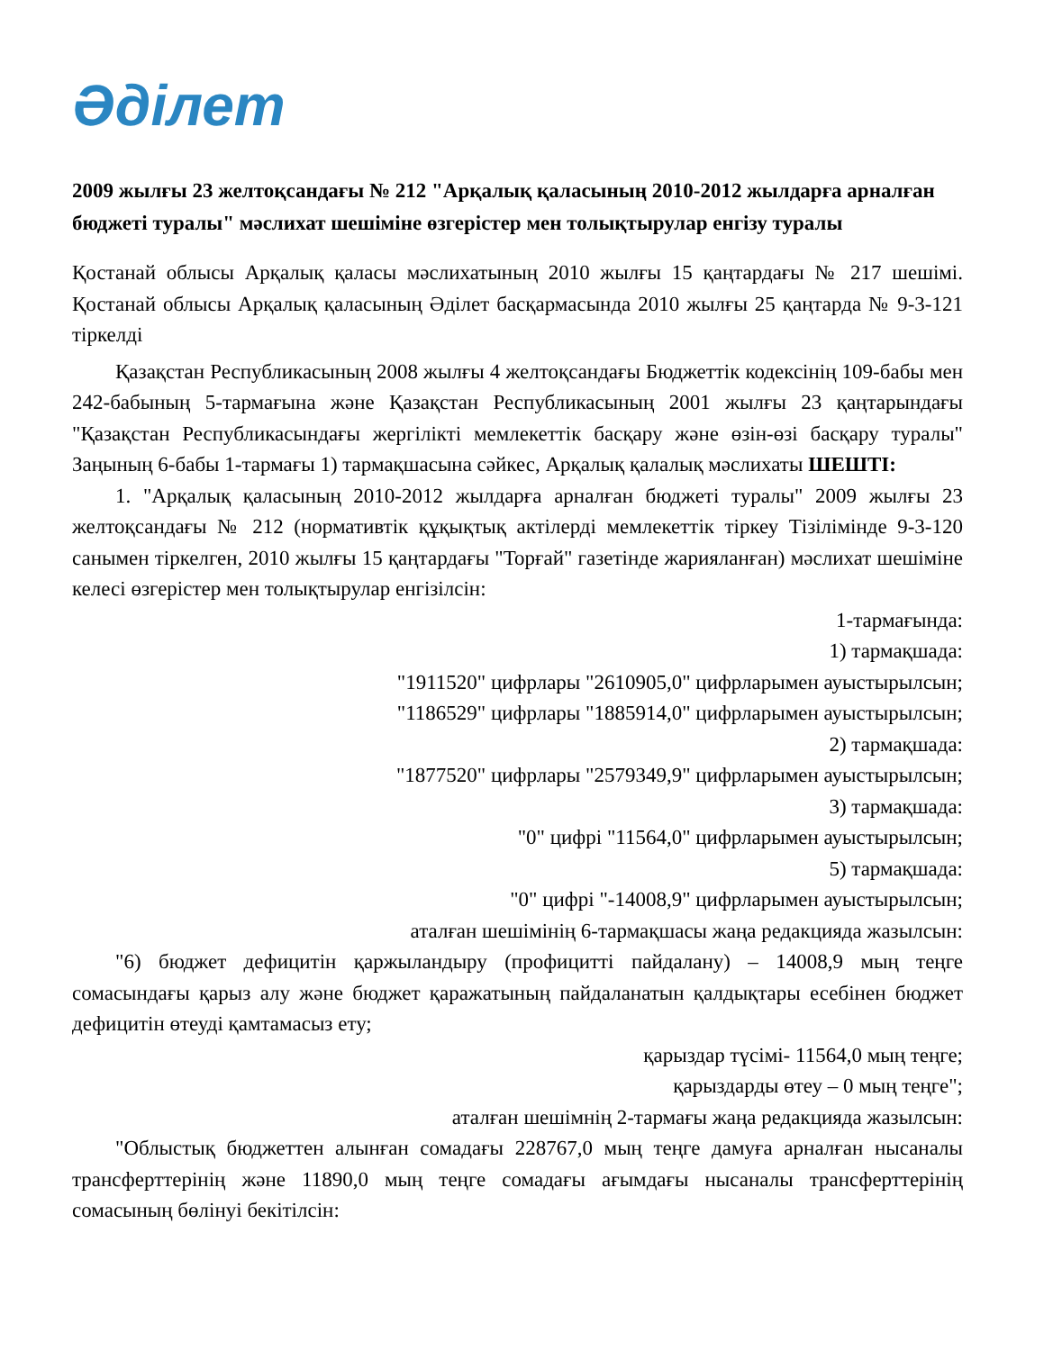Әділет
2009 жылғы 23 желтоқсандағы № 212 "Арқалық қаласының 2010-2012 жылдарға арналған бюджеті туралы" мәслихат шешіміне өзгерістер мен толықтырулар енгізу туралы
Қостанай облысы Арқалық қаласы мәслихатының 2010 жылғы 15 қаңтардағы № 217 шешімі. Қостанай облысы Арқалық қаласының Әділет басқармасында 2010 жылғы 25 қаңтарда № 9-3-121 тіркелді
Қазақстан Республикасының 2008 жылғы 4 желтоқсандағы Бюджеттік кодексінің 109-бабы мен 242-бабының 5-тармағына және Қазақстан Республикасының 2001 жылғы 23 қаңтарындағы "Қазақстан Республикасындағы жергілікті мемлекеттік басқару және өзін-өзі басқару туралы" Заңының 6-бабы 1-тармағы 1) тармақшасына сәйкес, Арқалық қалалық мәслихаты ШЕШТІ:
1. "Арқалық қаласының 2010-2012 жылдарға арналған бюджеті туралы" 2009 жылғы 23 желтоқсандағы № 212 (нормативтік құқықтық актілерді мемлекеттік тіркеу Тізілімінде 9-3-120 санымен тіркелген, 2010 жылғы 15 қаңтардағы "Торғай" газетінде жарияланған) мәслихат шешіміне келесі өзгерістер мен толықтырулар енгізілсін:
1-тармағында:
1) тармақшада:
"1911520" цифрлары "2610905,0" цифрларымен ауыстырылсын;
"1186529" цифрлары "1885914,0" цифрларымен ауыстырылсын;
2) тармақшада:
"1877520" цифрлары "2579349,9" цифрларымен ауыстырылсын;
3) тармақшада:
"0" цифрі "11564,0" цифрларымен ауыстырылсын;
5) тармақшада:
"0" цифрі "-14008,9" цифрларымен ауыстырылсын;
аталған шешімінің 6-тармақшасы жаңа редакцияда жазылсын:
"6) бюджет дефицитін қаржыландыру (профицитті пайдалану) – 14008,9 мың теңге сомасындағы қарыз алу және бюджет қаражатының пайдаланатын қалдықтары есебінен бюджет дефицитін өтеуді қамтамасыз ету;
қарыздар түсімі- 11564,0 мың теңге;
қарыздарды өтеу – 0 мың теңге";
аталған шешімнің 2-тармағы жаңа редакцияда жазылсын:
"Облыстық бюджеттен алынған сомадағы 228767,0 мың теңге дамуға арналған нысаналы трансферттерінің және 11890,0 мың теңге сомадағы ағымдағы нысаналы трансферттерінің сомасының бөлінуі бекітілсін: